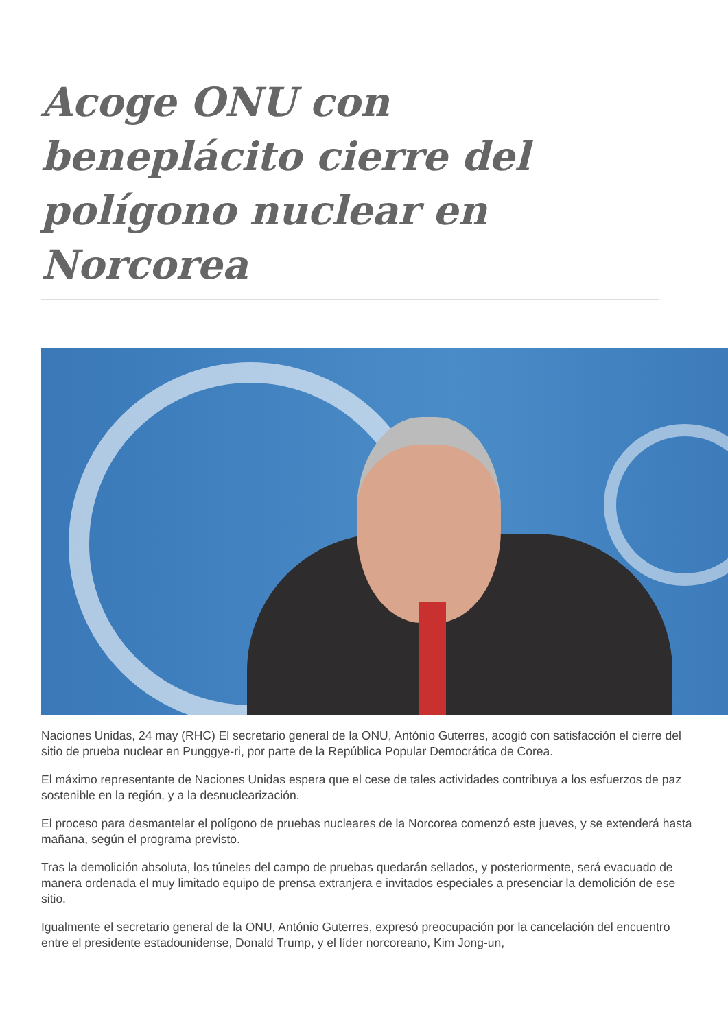Acoge ONU con beneplácito cierre del polígono nuclear en Norcorea
Naciones Unidas, 24 may (RHC) El secretario general de la ONU, António Guterres, acogió con satisfacción el cierre del sitio de prueba nuclear en Punggye-ri, por parte de la República Popular Democrática de Corea.
El máximo representante de Naciones Unidas espera que el cese de tales actividades contribuya a los esfuerzos de paz sostenible en la región, y a la desnuclearización.
El proceso para desmantelar el polígono de pruebas nucleares de la Norcorea comenzó este jueves, y se extenderá hasta mañana, según el programa previsto.
Tras la demolición absoluta, los túneles del campo de pruebas quedarán sellados, y posteriormente, será evacuado de manera ordenada el muy limitado equipo de prensa extranjera e invitados especiales a presenciar la demolición de ese sitio.
Igualmente el secretario general de la ONU, António Guterres, expresó preocupación por la cancelación del encuentro entre el presidente estadounidense, Donald Trump, y el líder norcoreano, Kim Jong-un,